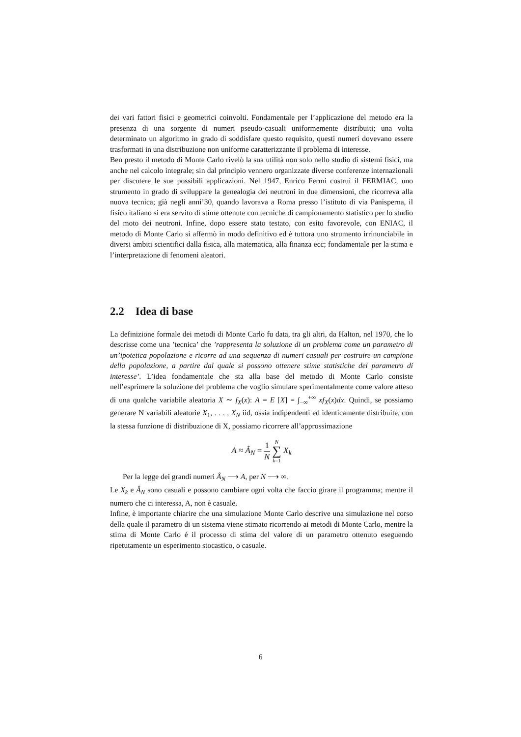dei vari fattori fisici e geometrici coinvolti. Fondamentale per l’applicazione del metodo era la presenza di una sorgente di numeri pseudo-casuali uniformemente distribuiti; una volta determinato un algoritmo in grado di soddisfare questo requisito, questi numeri dovevano essere trasformati in una distribuzione non uniforme caratterizzante il problema di interesse.
Ben presto il metodo di Monte Carlo rivelò la sua utilità non solo nello studio di sistemi fisici, ma anche nel calcolo integrale; sin dal principio vennero organizzate diverse conferenze internazionali per discutere le sue possibili applicazioni. Nel 1947, Enrico Fermi costruì il FERMIAC, uno strumento in grado di sviluppare la genealogia dei neutroni in due dimensioni, che ricorreva alla nuova tecnica; già negli anni’30, quando lavorava a Roma presso l’istituto di via Panisperna, il fisico italiano si era servito di stime ottenute con tecniche di campionamento statistico per lo studio del moto dei neutroni. Infine, dopo essere stato testato, con esito favorevole, con ENIAC, il metodo di Monte Carlo si affermò in modo definitivo ed è tuttora uno strumento irrinunciabile in diversi ambiti scientifici dalla fisica, alla matematica, alla finanza ecc; fondamentale per la stima e l’interpretazione di fenomeni aleatori.
2.2 Idea di base
La definizione formale dei metodi di Monte Carlo fu data, tra gli altri, da Halton, nel 1970, che lo descrisse come una ’tecnica’ che ’rappresenta la soluzione di un problema come un parametro di un’ipotetica popolazione e ricorre ad una sequenza di numeri casuali per costruire un campione della popolazione, a partire dal quale si possono ottenere stime statistiche del parametro di interesse’. L’idea fondamentale che sta alla base del metodo di Monte Carlo consiste nell’esprimere la soluzione del problema che voglio simulare sperimentalmente come valore atteso di una qualche variabile aleatoria X ∼ f<sub>X</sub>(x): A = E [X] = ∫<sub>−∞</sub><sup>+∞</sup> xf<sub>X</sub>(x)dx. Quindi, se possiamo generare N variabili aleatorie X<sub>1</sub>, . . . , X<sub>N</sub> iid, ossia indipendenti ed identicamente distribuite, con la stessa funzione di distribuzione di X, possiamo ricorrere all’approssimazione
A ≈ Â<sub>N</sub> = 1 N N ∑ k=1 X<sub>k</sub>
Per la legge dei grandi numeri Â<sub>N</sub> ⟶ A, per N ⟶ ∞.
Le X<sub>k</sub> e Â<sub>N</sub> sono casuali e possono cambiare ogni volta che faccio girare il programma; mentre il numero che ci interessa, A, non è casuale.
Infine, è importante chiarire che una simulazione Monte Carlo descrive una simulazione nel corso della quale il parametro di un sistema viene stimato ricorrendo ai metodi di Monte Carlo, mentre la stima di Monte Carlo é il processo di stima del valore di un parametro ottenuto eseguendo ripetutamente un esperimento stocastico, o casuale.
6